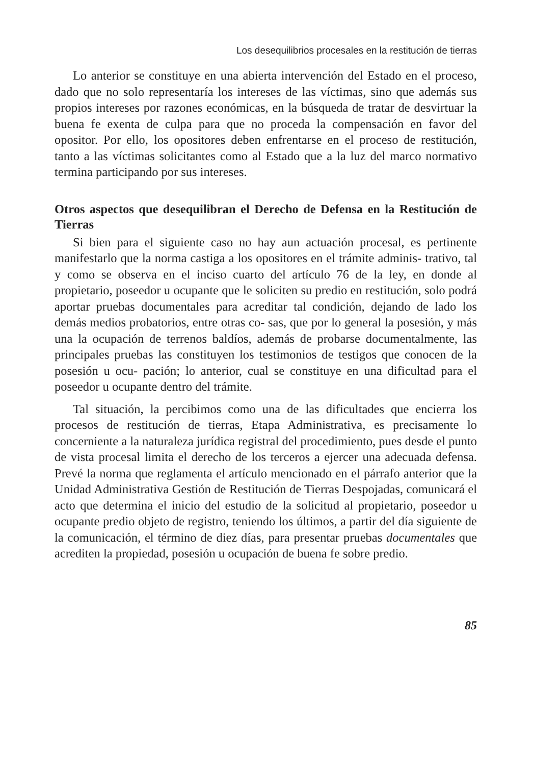Los desequilibrios procesales en la restitución de tierras
Lo anterior se constituye en una abierta intervención del Estado en el proceso, dado que no solo representaría los intereses de las víctimas, sino que además sus propios intereses por razones económicas, en la búsqueda de tratar de desvirtuar la buena fe exenta de culpa para que no proceda la compensación en favor del opositor. Por ello, los opositores deben enfrentarse en el proceso de restitución, tanto a las víctimas solicitantes como al Estado que a la luz del marco normativo termina participando por sus intereses.
Otros aspectos que desequilibran el Derecho de Defensa en la Restitución de Tierras
Si bien para el siguiente caso no hay aun actuación procesal, es pertinente manifestarlo que la norma castiga a los opositores en el trámite adminis- trativo, tal y como se observa en el inciso cuarto del artículo 76 de la ley, en donde al propietario, poseedor u ocupante que le soliciten su predio en restitución, solo podrá aportar pruebas documentales para acreditar tal condición, dejando de lado los demás medios probatorios, entre otras co- sas, que por lo general la posesión, y más una la ocupación de terrenos baldíos, además de probarse documentalmente, las principales pruebas las constituyen los testimonios de testigos que conocen de la posesión u ocu- pación; lo anterior, cual se constituye en una dificultad para el poseedor u ocupante dentro del trámite.
Tal situación, la percibimos como una de las dificultades que encierra los procesos de restitución de tierras, Etapa Administrativa, es precisamente lo concerniente a la naturaleza jurídica registral del procedimiento, pues desde el punto de vista procesal limita el derecho de los terceros a ejercer una adecuada defensa. Prevé la norma que reglamenta el artículo mencionado en el párrafo anterior que la Unidad Administrativa Gestión de Restitución de Tierras Despojadas, comunicará el acto que determina el inicio del estudio de la solicitud al propietario, poseedor u ocupante predio objeto de registro, teniendo los últimos, a partir del día siguiente de la comunicación, el término de diez días, para presentar pruebas documentales que acrediten la propiedad, posesión u ocupación de buena fe sobre predio.
85